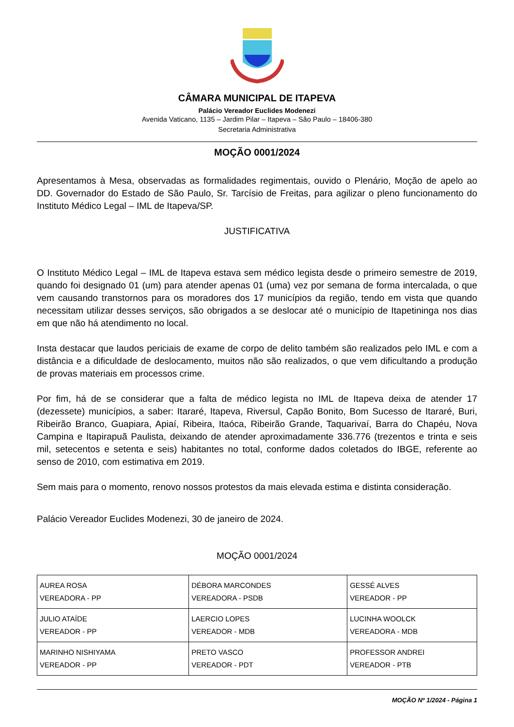CÂMARA MUNICIPAL DE ITAPEVA
Palácio Vereador Euclides Modenezi
Avenida Vaticano, 1135 – Jardim Pilar – Itapeva – São Paulo – 18406-380
Secretaria Administrativa
MOÇÃO 0001/2024
Apresentamos à Mesa, observadas as formalidades regimentais, ouvido o Plenário, Moção de apelo ao DD. Governador do Estado de São Paulo, Sr. Tarcísio de Freitas, para agilizar o pleno funcionamento do Instituto Médico Legal – IML de Itapeva/SP.
JUSTIFICATIVA
O Instituto Médico Legal – IML de Itapeva estava sem médico legista desde o primeiro semestre de 2019, quando foi designado 01 (um) para atender apenas 01 (uma) vez por semana de forma intercalada, o que vem causando transtornos para os moradores dos 17 municípios da região, tendo em vista que quando necessitam utilizar desses serviços, são obrigados a se deslocar até o município de Itapetininga nos dias em que não há atendimento no local.
Insta destacar que laudos periciais de exame de corpo de delito também são realizados pelo IML e com a distância e a dificuldade de deslocamento, muitos não são realizados, o que vem dificultando a produção de provas materiais em processos crime.
Por fim, há de se considerar que a falta de médico legista no IML de Itapeva deixa de atender 17 (dezessete) municípios, a saber: Itararé, Itapeva, Riversul, Capão Bonito, Bom Sucesso de Itararé, Buri, Ribeirão Branco, Guapiara, Apiaí, Ribeira, Itaóca, Ribeirão Grande, Taquarivaí, Barra do Chapéu, Nova Campina e Itapirapuã Paulista, deixando de atender aproximadamente 336.776 (trezentos e trinta e seis mil, setecentos e setenta e seis) habitantes no total, conforme dados coletados do IBGE, referente ao senso de 2010, com estimativa em 2019.
Sem mais para o momento, renovo nossos protestos da mais elevada estima e distinta consideração.
Palácio Vereador Euclides Modenezi, 30 de janeiro de 2024.
MOÇÃO 0001/2024
| AUREA ROSA VEREADORA - PP | DÉBORA MARCONDES VEREADORA - PSDB | GESSÉ ALVES VEREADOR - PP |
| JULIO ATAÍDE VEREADOR - PP | LAERCIO LOPES VEREADOR - MDB | LUCINHA WOOLCK VEREADORA - MDB |
| MARINHO NISHIYAMA VEREADOR - PP | PRETO VASCO VEREADOR - PDT | PROFESSOR ANDREI VEREADOR - PTB |
MOÇÃO Nº 1/2024 - Página 1